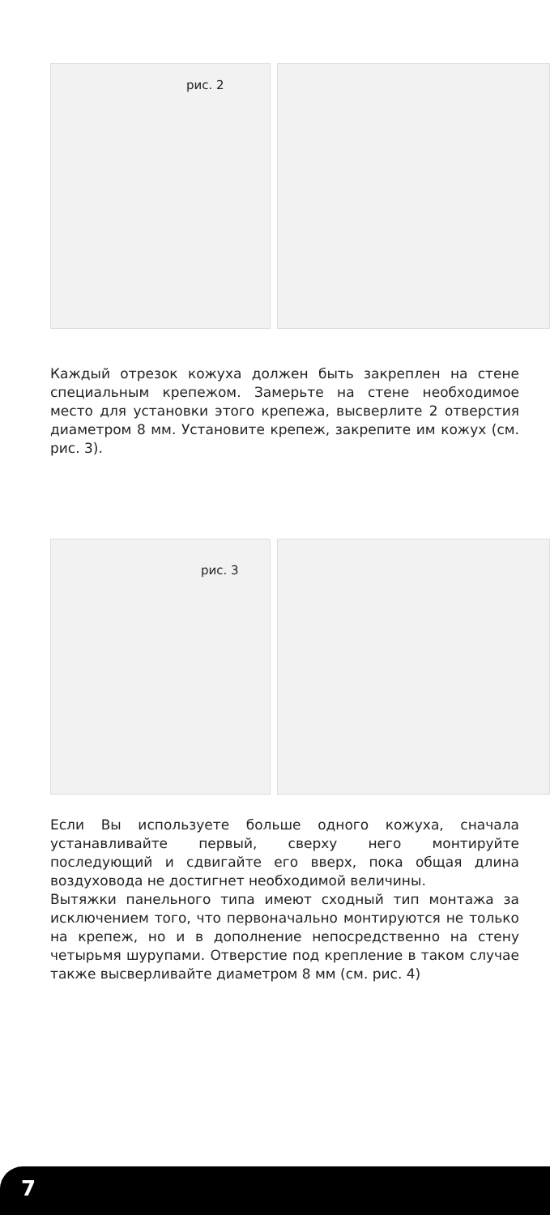рис. 2
Каждый отрезок кожуха должен быть закреплен на стене специальным крепежом. Замерьте на стене необходимое место для установки этого крепежа, высверлите 2 отверстия диаметром 8 мм. Установите крепеж, закрепите им кожух (см. рис. 3).
рис. 3
Если Вы используете больше одного кожуха, сначала устанавливайте первый, сверху него монтируйте последующий и сдвигайте его вверх, пока общая длина воздуховода не достигнет необходимой величины.
Вытяжки панельного типа имеют сходный тип монтажа за исключением того, что первоначально монтируются не только на крепеж, но и в дополнение непосредственно на стену четырьмя шурупами. Отверстие под крепление в таком случае также высверливайте диаметром 8 мм (см. рис. 4)
7